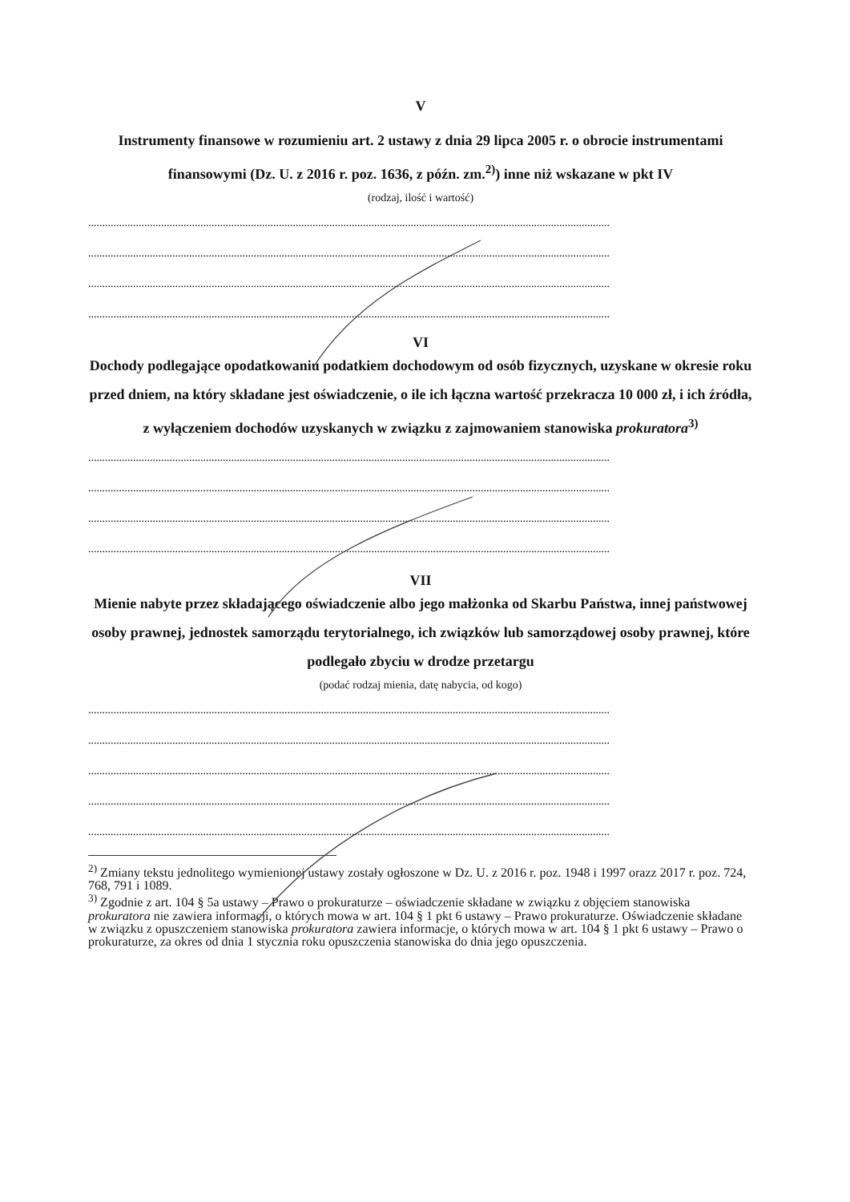V
Instrumenty finansowe w rozumieniu art. 2 ustawy z dnia 29 lipca 2005 r. o obrocie instrumentami finansowymi (Dz. U. z 2016 r. poz. 1636, z późn. zm.<sup>2)</sup>) inne niż wskazane w pkt IV
(rodzaj, ilość i wartość)
..........................................................................................................................................................................................
..........................................................................................................................................................................................
..........................................................................................................................................................................................
..........................................................................................................................................................................................
VI
Dochody podlegające opodatkowaniu podatkiem dochodowym od osób fizycznych, uzyskane w okresie roku przed dniem, na który składane jest oświadczenie, o ile ich łączna wartość przekracza 10 000 zł, i ich źródła, z wyłączeniem dochodów uzyskanych w związku z zajmowaniem stanowiska prokuratora<sup>3)</sup>
..........................................................................................................................................................................................
..........................................................................................................................................................................................
..........................................................................................................................................................................................
..........................................................................................................................................................................................
VII
Mienie nabyte przez składającego oświadczenie albo jego małżonka od Skarbu Państwa, innej państwowej osoby prawnej, jednostek samorządu terytorialnego, ich związków lub samorządowej osoby prawnej, które podlegało zbyciu w drodze przetargu
(podać rodzaj mienia, datę nabycia, od kogo)
..........................................................................................................................................................................................
..........................................................................................................................................................................................
..........................................................................................................................................................................................
..........................................................................................................................................................................................
..........................................................................................................................................................................................
<sup>2)</sup> Zmiany tekstu jednolitego wymienionej ustawy zostały ogłoszone w Dz. U. z 2016 r. poz. 1948 i 1997 orazz 2017 r. poz. 724, 768, 791 i 1089.
<sup>3)</sup> Zgodnie z art. 104 § 5a ustawy – Prawo o prokuraturze – oświadczenie składane w związku z objęciem stanowiska prokuratora nie zawiera informacji, o których mowa w art. 104 § 1 pkt 6 ustawy – Prawo prokuraturze. Oświadczenie składane w związku z opuszczeniem stanowiska prokuratora zawiera informacje, o których mowa w art. 104 § 1 pkt 6 ustawy – Prawo o prokuraturze, za okres od dnia 1 stycznia roku opuszczenia stanowiska do dnia jego opuszczenia.